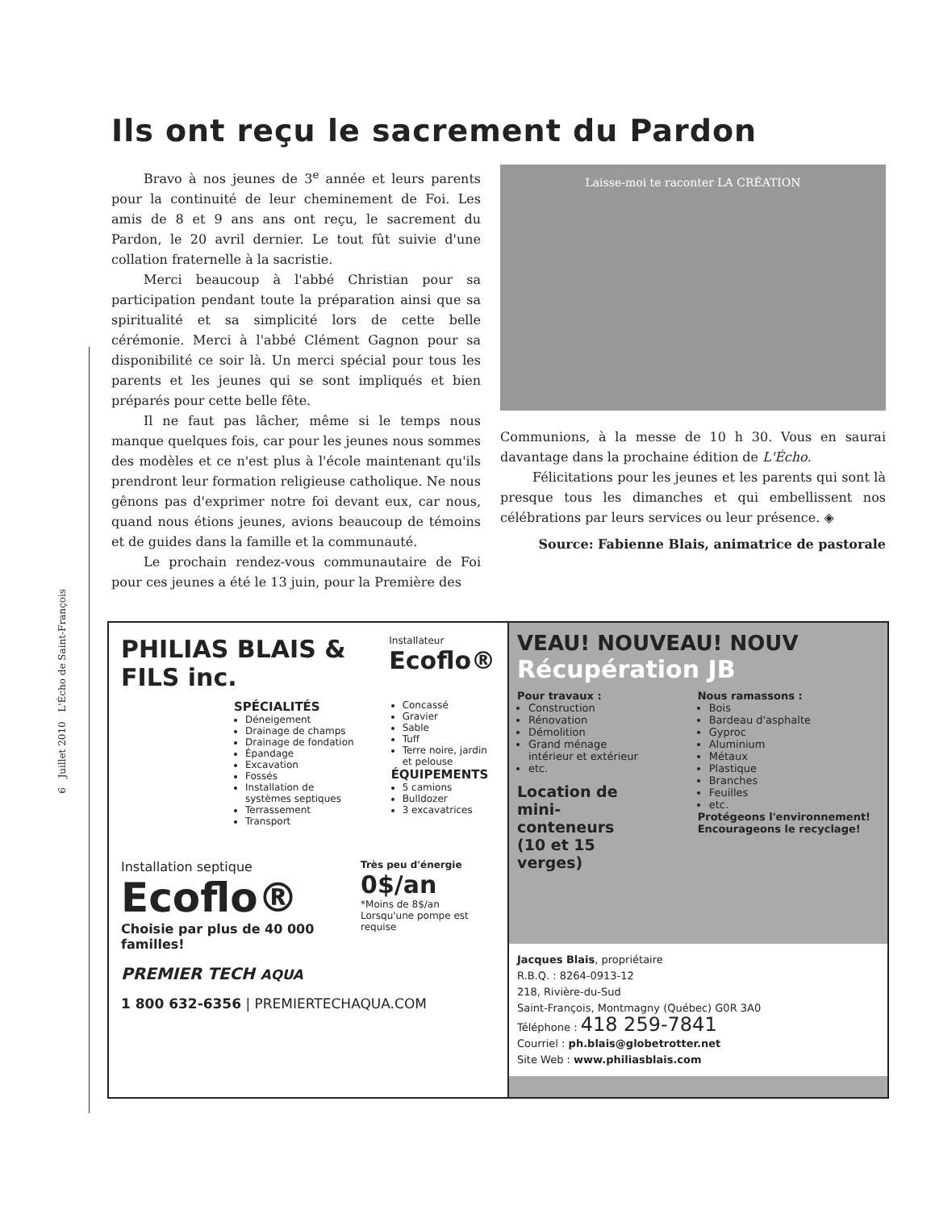6 Juillet 2010 L'Écho de Saint-François
Ils ont reçu le sacrement du Pardon
Bravo à nos jeunes de 3<sup>e</sup> année et leurs parents pour la continuité de leur cheminement de Foi. Les amis de 8 et 9 ans ans ont reçu, le sacrement du Pardon, le 20 avril dernier. Le tout fût suivie d'une collation fraternelle à la sacristie.
Merci beaucoup à l'abbé Christian pour sa participation pendant toute la préparation ainsi que sa spiritualité et sa simplicité lors de cette belle cérémonie. Merci à l'abbé Clément Gagnon pour sa disponibilité ce soir là. Un merci spécial pour tous les parents et les jeunes qui se sont impliqués et bien préparés pour cette belle fête.
Il ne faut pas lâcher, même si le temps nous manque quelques fois, car pour les jeunes nous sommes des modèles et ce n'est plus à l'école maintenant qu'ils prendront leur formation religieuse catholique. Ne nous gênons pas d'exprimer notre foi devant eux, car nous, quand nous étions jeunes, avions beaucoup de témoins et de guides dans la famille et la communauté.
Le prochain rendez-vous communautaire de Foi pour ces jeunes a été le 13 juin, pour la Première des
Laisse-moi te raconter LA CRÉATION
Communions, à la messe de 10 h 30. Vous en saurai davantage dans la prochaine édition de L'Écho.
Félicitations pour les jeunes et les parents qui sont là presque tous les dimanches et qui embellissent nos célébrations par leurs services ou leur présence. ◈
Source: Fabienne Blais, animatrice de pastorale
PHILIAS BLAIS & FILS inc.
Installateur
Ecoflo®
SPÉCIALITÉS
Déneigement
Drainage de champs
Drainage de fondation
Épandage
Excavation
Fossés
Installation de systèmes septiques
Terrassement
Transport
Concassé
Gravier
Sable
Tuff
Terre noire, jardin et pelouse
ÉQUIPEMENTS
5 camions
Bulldozer
3 excavatrices
Installation septique
Ecoflo®
Choisie par plus de 40 000 familles!
Très peu d'énergie
0$/an
*Moins de 8$/an
Lorsqu'une pompe est requise
PREMIER TECH AQUA
1 800 632-6356 | PREMIERTECHAQUA.COM
VEAU! NOUVEAU! NOUV
Récupération JB
Pour travaux :
Construction
Rénovation
Démolition
Grand ménage intérieur et extérieur
etc.
Location de mini-conteneurs
(10 et 15 verges)
Nous ramassons :
Bois
Bardeau d'asphalte
Gyproc
Aluminium
Métaux
Plastique
Branches
Feuilles
etc.
Protégeons l'environnement! Encourageons le recyclage!
Jacques Blais, propriétaire
R.B.Q. : 8264-0913-12
218, Rivière-du-Sud
Saint-François, Montmagny (Québec) G0R 3A0
Téléphone : 418 259-7841
Courriel : ph.blais@globetrotter.net
Site Web : www.philiasblais.com